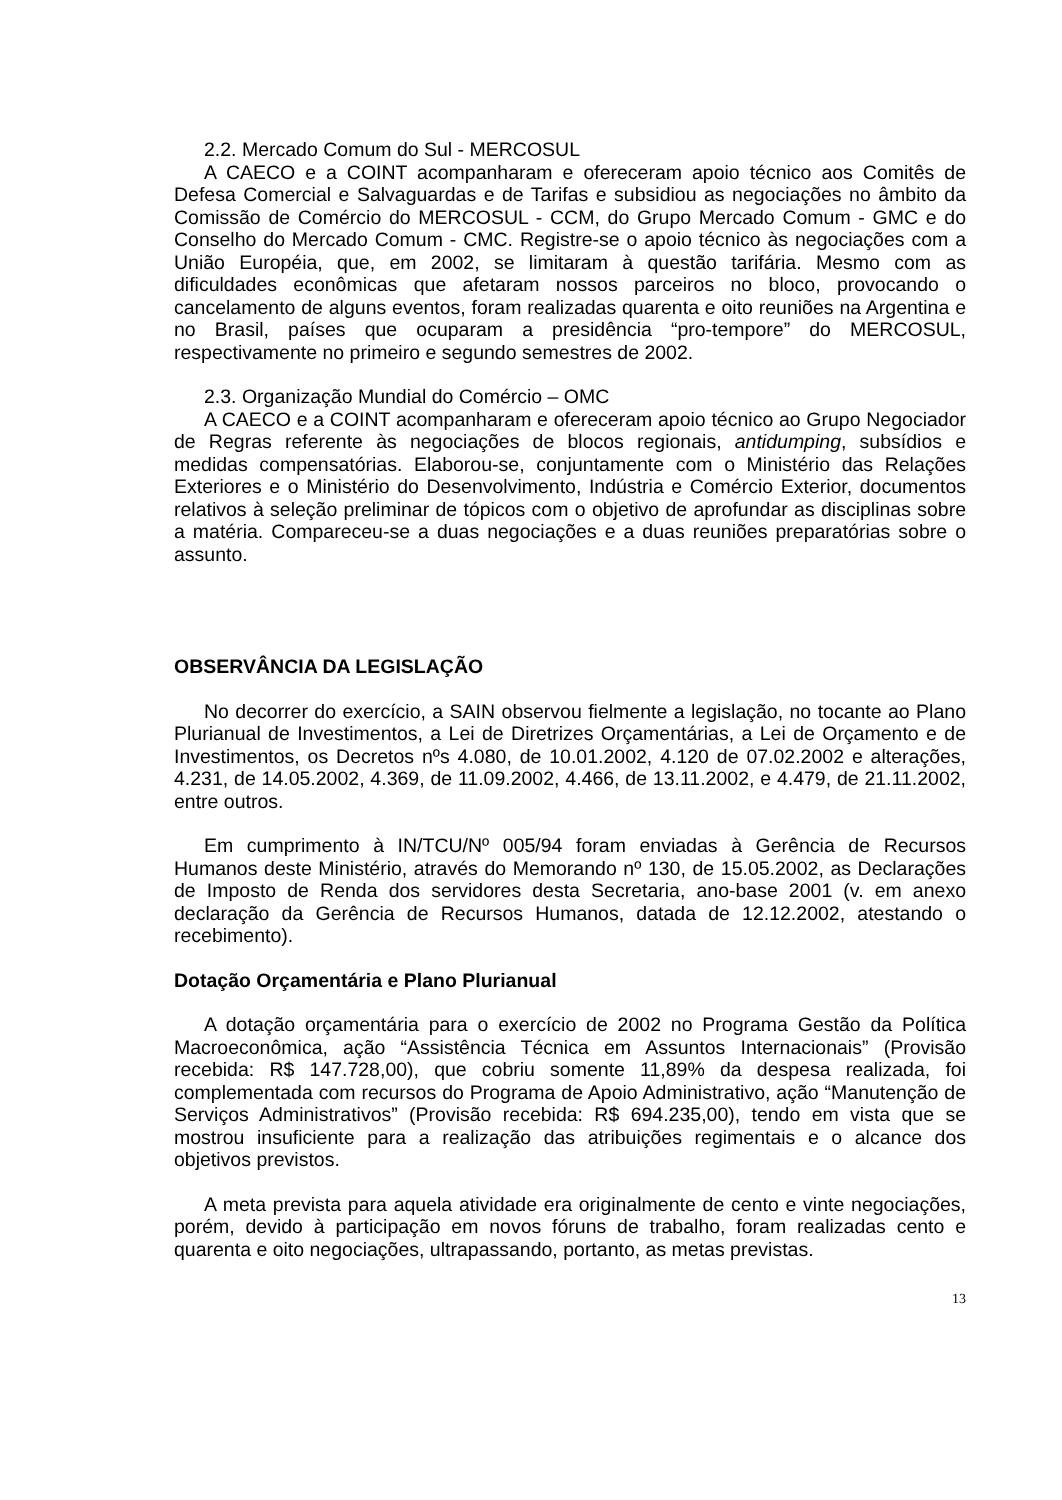2.2. Mercado Comum do Sul - MERCOSUL
A CAECO e a COINT acompanharam e ofereceram apoio técnico aos Comitês de Defesa Comercial e Salvaguardas e de Tarifas e subsidiou as negociações no âmbito da Comissão de Comércio do MERCOSUL - CCM, do Grupo Mercado Comum - GMC e do Conselho do Mercado Comum - CMC. Registre-se o apoio técnico às negociações com a União Européia, que, em 2002, se limitaram à questão tarifária. Mesmo com as dificuldades econômicas que afetaram nossos parceiros no bloco, provocando o cancelamento de alguns eventos, foram realizadas quarenta e oito reuniões na Argentina e no Brasil, países que ocuparam a presidência “pro-tempore” do MERCOSUL, respectivamente no primeiro e segundo semestres de 2002.
2.3. Organização Mundial do Comércio – OMC
A CAECO e a COINT acompanharam e ofereceram apoio técnico ao Grupo Negociador de Regras referente às negociações de blocos regionais, antidumping, subsídios e medidas compensatórias. Elaborou-se, conjuntamente com o Ministério das Relações Exteriores e o Ministério do Desenvolvimento, Indústria e Comércio Exterior, documentos relativos à seleção preliminar de tópicos com o objetivo de aprofundar as disciplinas sobre a matéria. Compareceu-se a duas negociações e a duas reuniões preparatórias sobre o assunto.
OBSERVÂNCIA DA LEGISLAÇÃO
No decorrer do exercício, a SAIN observou fielmente a legislação, no tocante ao Plano Plurianual de Investimentos, a Lei de Diretrizes Orçamentárias, a Lei de Orçamento e de Investimentos, os Decretos nºs 4.080, de 10.01.2002, 4.120 de 07.02.2002 e alterações, 4.231, de 14.05.2002, 4.369, de 11.09.2002, 4.466, de 13.11.2002, e 4.479, de 21.11.2002, entre outros.
Em cumprimento à IN/TCU/Nº 005/94 foram enviadas à Gerência de Recursos Humanos deste Ministério, através do Memorando nº 130, de 15.05.2002, as Declarações de Imposto de Renda dos servidores desta Secretaria, ano-base 2001 (v. em anexo declaração da Gerência de Recursos Humanos, datada de 12.12.2002, atestando o recebimento).
Dotação Orçamentária e Plano Plurianual
A dotação orçamentária para o exercício de 2002 no Programa Gestão da Política Macroeconômica, ação “Assistência Técnica em Assuntos Internacionais” (Provisão recebida: R$ 147.728,00), que cobriu somente 11,89% da despesa realizada, foi complementada com recursos do Programa de Apoio Administrativo, ação “Manutenção de Serviços Administrativos” (Provisão recebida: R$ 694.235,00), tendo em vista que se mostrou insuficiente para a realização das atribuições regimentais e o alcance dos objetivos previstos.
A meta prevista para aquela atividade era originalmente de cento e vinte negociações, porém, devido à participação em novos fóruns de trabalho, foram realizadas cento e quarenta e oito negociações, ultrapassando, portanto, as metas previstas.
13